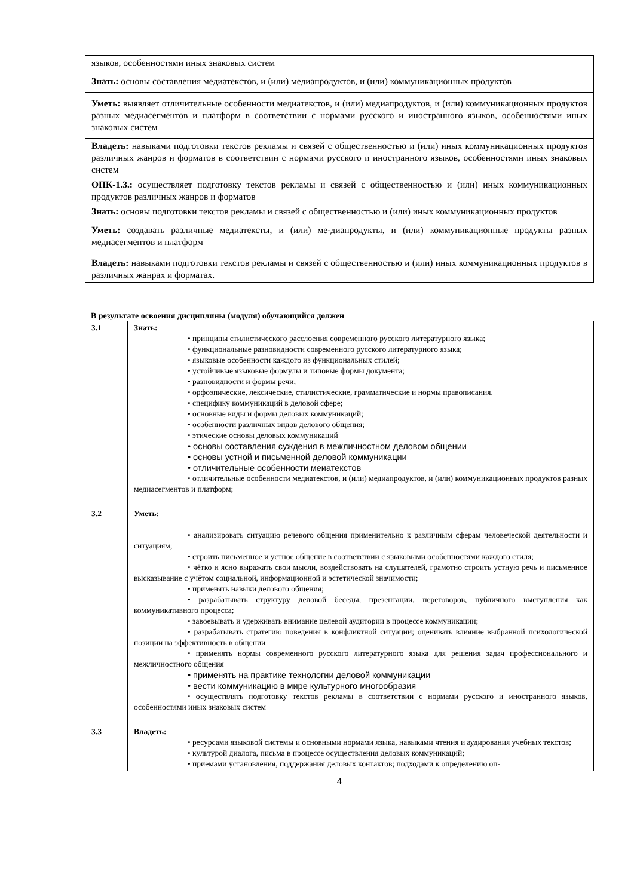| языков, особенностями иных знаковых систем |
| Знать: основы составления медиатекстов, и (или) медиапродуктов, и (или) коммуникационных продуктов |
| Уметь: выявляет отличительные особенности медиатекстов, и (или) медиапродуктов, и (или) коммуникационных продуктов разных медиасегментов и платформ в соответствии с нормами русского и иностранного языков, особенностями иных знаковых систем |
| Владеть: навыками подготовки текстов рекламы и связей с общественностью и (или) иных коммуникационных продуктов различных жанров и форматов в соответствии с нормами русского и иностранного языков, особенностями иных знаковых систем |
| ОПК-1.3.: осуществляет подготовку текстов рекламы и связей с общественностью и (или) иных коммуникационных продуктов различных жанров и форматов |
| Знать: основы подготовки текстов рекламы и связей с общественностью и (или) иных коммуникационных продуктов |
| Уметь: создавать различные медиатексты, и (или) ме-диапродукты, и (или) коммуникационные продукты разных медиасегментов и платформ |
| Владеть: навыками подготовки текстов рекламы и связей с общественностью и (или) иных коммуникационных продуктов в различных жанрах и форматах. |
В результате освоения дисциплины (модуля) обучающийся должен
| 3.1 | Знать: • принципы стилистического расслоения современного русского литературного языка; • функциональные разновидности современного русского литературного языка; • языковые особенности каждого из функциональных стилей; • устойчивые языковые формулы и типовые формы документа; • разновидности и формы речи; • орфоэпические, лексические, стилистические, грамматические и нормы правописания. • специфику коммуникаций в деловой сфере; • основные виды и формы деловых коммуникаций; • особенности различных видов делового общения; • этические основы деловых коммуникаций • основы составления суждения в межличностном деловом общении • основы устной и письменной деловой коммуникации • отличительные особенности меиатекстов • отличительные особенности медиатекстов, и (или) медиапродуктов, и (или) коммуникационных продуктов разных медиасегментов и платформ; |
| 3.2 | Уметь: • анализировать ситуацию речевого общения применительно к различным сферам человеческой деятельности и ситуациям; • строить письменное и устное общение в соответствии с языковыми особенностями каждого стиля; • чётко и ясно выражать свои мысли, воздействовать на слушателей, грамотно строить устную речь и письменное высказывание с учётом социальной, информационной и эстетической значимости; • применять навыки делового общения; • разрабатывать структуру деловой беседы, презентации, переговоров, публичного выступления как коммуникативного процесса; • завоевывать и удерживать внимание целевой аудитории в процессе коммуникации; • разрабатывать стратегию поведения в конфликтной ситуации; оценивать влияние выбранной психологической позиции на эффективность в общении • применять нормы современного русского литературного языка для решения задач профессионального и межличностного общения • применять на практике технологии деловой коммуникации • вести коммуникацию в мире культурного многообразия • осуществлять подготовку текстов рекламы в соответствии с нормами русского и иностранного языков, особенностями иных знаковых систем |
| 3.3 | Владеть: • ресурсами языковой системы и основными нормами языка, навыками чтения и аудирования учебных текстов; • культурой диалога, письма в процессе осуществления деловых коммуникаций; • приемами установления, поддержания деловых контактов; подходами к определению оп- |
4